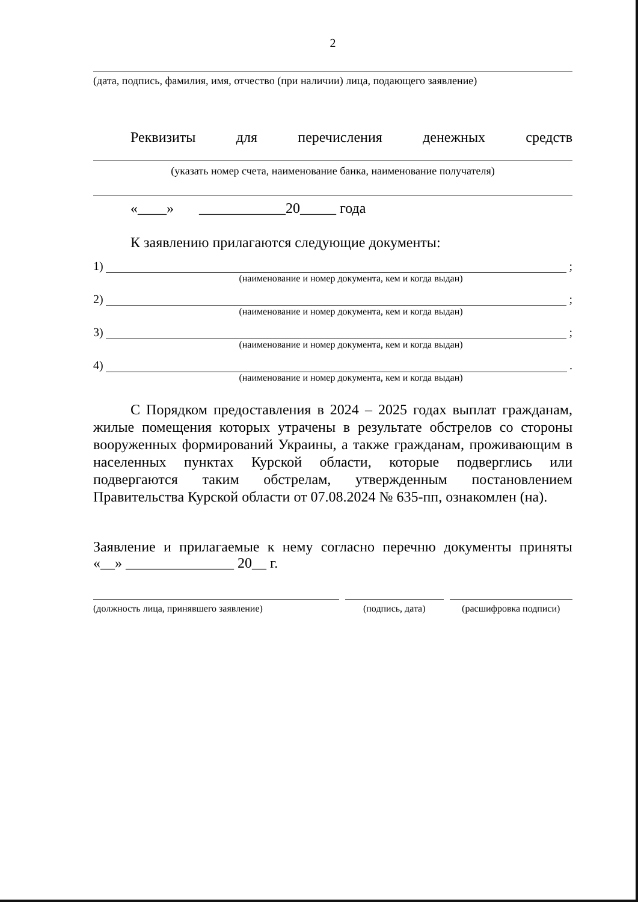2
(дата, подпись, фамилия, имя, отчество (при наличии) лица, подающего заявление)
Реквизиты для перечисления денежных средств
(указать номер счета, наименование банка, наименование получателя)
«____» ____________20_____ года
К заявлению прилагаются следующие документы:
1) ;
(наименование и номер документа, кем и когда выдан)
2) ;
(наименование и номер документа, кем и когда выдан)
3) ;
(наименование и номер документа, кем и когда выдан)
4) .
(наименование и номер документа, кем и когда выдан)
С Порядком предоставления в 2024 – 2025 годах выплат гражданам, жилые помещения которых утрачены в результате обстрелов со стороны вооруженных формирований Украины, а также гражданам, проживающим в населенных пунктах Курской области, которые подверглись или подвергаются таким обстрелам, утвержденным постановлением Правительства Курской области от 07.08.2024 № 635-пп, ознакомлен (на).
Заявление и прилагаемые к нему согласно перечню документы приняты
«__» _______________ 20__ г.
(должность лица, принявшего заявление)
(подпись, дата) (расшифровка подписи)